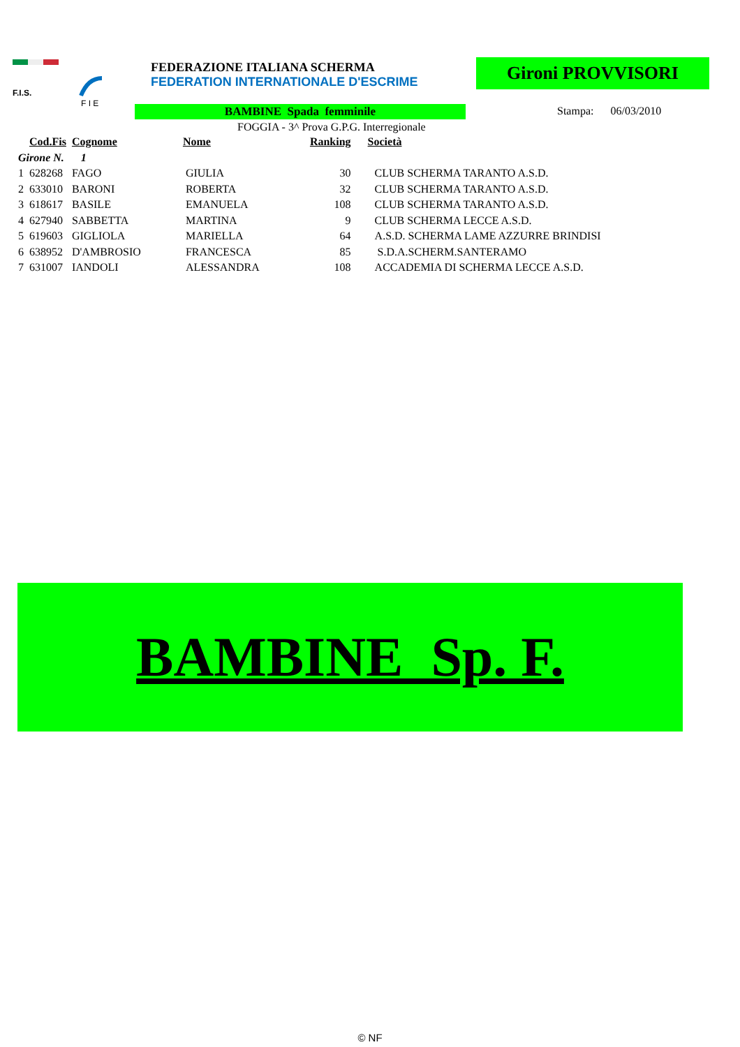F.I.S.
F I E
FEDERAZIONE ITALIANA SCHERMA
FEDERATION INTERNATIONALE D'ESCRIME
Gironi PROVVISORI
BAMBINE Spada femminile Stampa: 06/03/2010
FOGGIA - 3^ Prova G.P.G. Interregionale
| | Cod.Fis | Cognome | Nome | Ranking | Società |
| --- | --- | --- | --- | --- | --- |
| Girone N. 1 | | | | | |
| 1 | 628268 | FAGO | GIULIA | 30 | CLUB SCHERMA TARANTO A.S.D. |
| 2 | 633010 | BARONI | ROBERTA | 32 | CLUB SCHERMA TARANTO A.S.D. |
| 3 | 618617 | BASILE | EMANUELA | 108 | CLUB SCHERMA TARANTO A.S.D. |
| 4 | 627940 | SABBETTA | MARTINA | 9 | CLUB SCHERMA LECCE A.S.D. |
| 5 | 619603 | GIGLIOLA | MARIELLA | 64 | A.S.D. SCHERMA LAME AZZURRE BRINDISI |
| 6 | 638952 | D'AMBROSIO | FRANCESCA | 85 | S.D.A.SCHERM.SANTERAMO |
| 7 | 631007 | IANDOLI | ALESSANDRA | 108 | ACCADEMIA DI SCHERMA LECCE A.S.D. |
BAMBINE Sp. F.
© NF